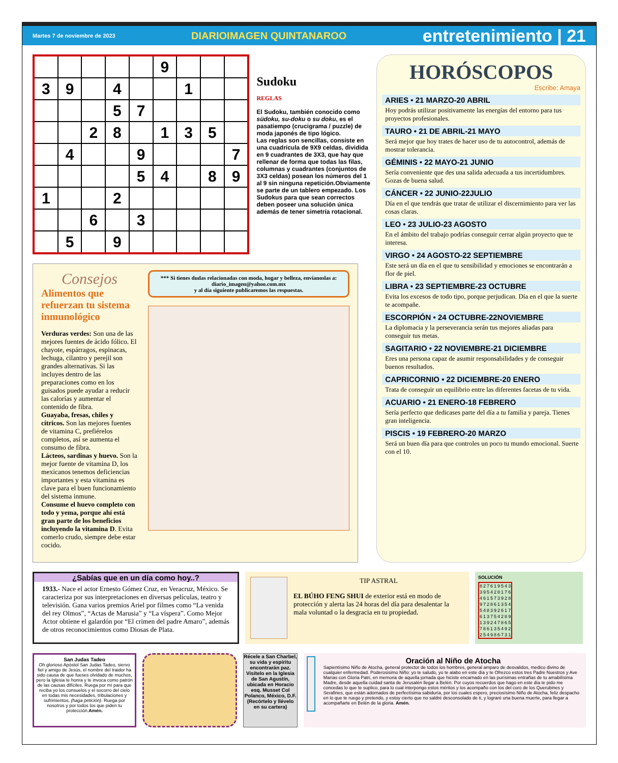Martes 7 de noviembre de 2023 DIARIOIMAGEN QUINTANAROO entretenimiento | 21
| | | | | | 9 | | | |
| 3 | 9 | | 4 | | | 1 | | |
| | | | 5 | 7 | | | | |
| | | 2 | 8 | | 1 | 3 | 5 | |
| | 4 | | | 9 | | | | 7 |
| | | | | 5 | 4 | | 8 | 9 |
| 1 | | | 2 | | | | | |
| | | 6 | | 3 | | | | |
| | 5 | | 9 | | | | | |
Sudoku
REGLAS
El Sudoku, también conocido como südoku, su-doku o su doku, es el pasatiempo (crucigrama / puzzle) de moda japonés de tipo lógico.
Las reglas son sencillas, consiste en una cuadrícula de 9X9 celdas, dividida en 9 cuadrantes de 3X3, que hay que rellenar de forma que todas las filas, columnas y cuadrantes (conjuntos de 3X3 celdas) posean los números del 1 al 9 sin ninguna repetición.Obviamente se parte de un tablero empezado. Los Sudokus para que sean correctos deben poseer una solución única además de tener simetría rotacional.
Consejos
Alimentos que refuerzan tu sistema inmunológico
Verduras verdes: Son una de las mejores fuentes de ácido fólico. El chayote, espárragos, espinacas, lechuga, cilantro y perejil son grandes alternativas. Si las incluyes dentro de las preparaciones como en los guisados puede ayudar a reducir las calorías y aumentar el contenido de fibra.
Guayaba, fresas, chiles y cítricos. Son las mejores fuentes de vitamina C, prefiérelos completos, así se aumenta el consumo de fibra.
Lácteos, sardinas y huevo. Son la mejor fuente de vitamina D, los mexicanos tenemos deficiencias importantes y esta vitamina es clave para el buen funcionamiento del sistema inmune.
Consume el huevo completo con todo y yema, porque ahí está gran parte de los beneficios incluyendo la vitamina D. Evita comerlo crudo, siempre debe estar cocido.
*** Si tienes dudas relacionadas con moda, hogar y belleza, envíanoslas a:
diario_imagen@yahoo.com.mx
y al día siguiente publicaremos las respuestas.
HORÓSCOPOS
Escribe: Amaya
ARIES • 21 MARZO-20 ABRIL
Hoy podrás utilizar positivamente las energías del entorno para tus proyectos profesionales.
TAURO • 21 DE ABRIL-21 MAYO
Será mejor que hoy trates de hacer uso de tu autocontrol, además de mostrar tolerancia.
GÉMINIS • 22 MAYO-21 JUNIO
Sería conveniente que des una salida adecuada a tus incertidumbres. Gozas de buena salud.
CÁNCER • 22 JUNIO-22JULIO
Día en el que tendrás que tratar de utilizar el discernimiento para ver las cosas claras.
LEO • 23 JULIO-23 AGOSTO
En el ámbito del trabajo podrías conseguir cerrar algún proyecto que te interesa.
VIRGO • 24 AGOSTO-22 SEPTIEMBRE
Este será un día en el que tu sensibilidad y emociones se encontrarán a flor de piel.
LIBRA • 23 SEPTIEMBRE-23 OCTUBRE
Evita los excesos de todo tipo, porque perjudican. Día en el que la suerte te acompañe.
ESCORPIÓN • 24 OCTUBRE-22NOVIEMBRE
La diplomacia y la perseverancia serán tus mejores aliadas para conseguir tus metas.
SAGITARIO • 22 NOVIEMBRE-21 DICIEMBRE
Eres una persona capaz de asumir responsabilidades y de conseguir buenos resultados.
CAPRICORNIO • 22 DICIEMBRE-20 ENERO
Trata de conseguir un equilibrio entre las diferentes facetas de tu vida.
ACUARIO • 21 ENERO-18 FEBRERO
Sería perfecto que dedicases parte del día a tu familia y pareja. Tienes gran inteligencia.
PISCIS • 19 FEBRERO-20 MARZO
Será un buen día para que controles un poco tu mundo emocional. Suerte con el 10.
¿Sabías que en un día como hoy..?
1933.- Nace el actor Ernesto Gómez Cruz, en Veracruz, México. Se caracteriza por sus interpretaciones en diversas películas, teatro y televisión. Gana varios premios Ariel por filmes como “La venida del rey Olmos”, “Actas de Marusia” y “La víspera”. Como Mejor Actor obtiene el galardón por “El crimen del padre Amaro”, además de otros reconocimientos como Diosas de Plata.
TIP ASTRAL
EL BÚHO FENG SHUI de exterior está en modo de protección y alerta las 24 horas del día para desalentar la mala voluntad o la desgracia en tu propiedad.
SOLUCIÓN
| 8 | 2 | 7 | 6 | 1 | 9 | 5 | 4 | 3 |
| 3 | 9 | 5 | 4 | 2 | 8 | 1 | 7 | 6 |
| 4 | 6 | 1 | 5 | 7 | 3 | 9 | 2 | 8 |
| 9 | 7 | 2 | 8 | 6 | 1 | 3 | 5 | 4 |
| 5 | 4 | 8 | 3 | 9 | 2 | 6 | 1 | 7 |
| 6 | 1 | 3 | 7 | 5 | 4 | 2 | 8 | 9 |
| 1 | 3 | 9 | 2 | 4 | 7 | 8 | 6 | 5 |
| 7 | 8 | 6 | 1 | 3 | 5 | 4 | 9 | 2 |
| 2 | 5 | 4 | 9 | 8 | 6 | 7 | 3 | 1 |
San Judas Tadeo
Oh glorioso Apóstol San Judas Tadeo, siervo fiel y amigo de Jesús, el nombre del traidor ha sido causa de que fueses olvidado de muchos, pero la Iglesia te honra y te invoca como patrón de las causas difíciles. Ruega por mí para que reciba yo los consuelos y el socorro del cielo en todas mis necesidades, tribulaciones y sufrimientos, (haga petición). Ruega por nosotros y por todos los que piden tu protección.Amén.
Récele a San Charbel, su vida y espíritu encontrarán paz. Visítelo en la Iglesia de San Agustín, ubicada en Horacio esq. Musset Col Polanco, México, D.F. (Recórtelo y llévelo en su cartera)
Oración al Niño de Atocha
Sapientísimo Niño de Atocha, general protector de todos los hombres, general amparo de desvalidos, medico divino de cualquier enfermedad. Poderosisimo Niño: yo te saludo, yo te alabo en este día y te Ofrezco estos tres Padre Nuestros y Ave Marías con Gloria Patri, en memoria de aquella jornada que hiciste encarnado en las purísimas entrañas de tu amabilísima Madre, desde aquella cuidad santa de Jerusalén llegar a Belén. Por cuyos recuerdos que hago en este día te pido me concedas lo que te suplico, para lo cual interpongo estos méritos y los acompaño con los del coro de los Querubines y Serafines, que están adornados de perfectísima sabiduría, por los cuales espero, preciosísimo Niño de Atocha, feliz despacho en lo que te ruego y pretendo, y estoy cierto que no saldré desconsolado de ti, y lograré una buena muerte, para llegar a acompañarte en Belén de la gloria. Amén.